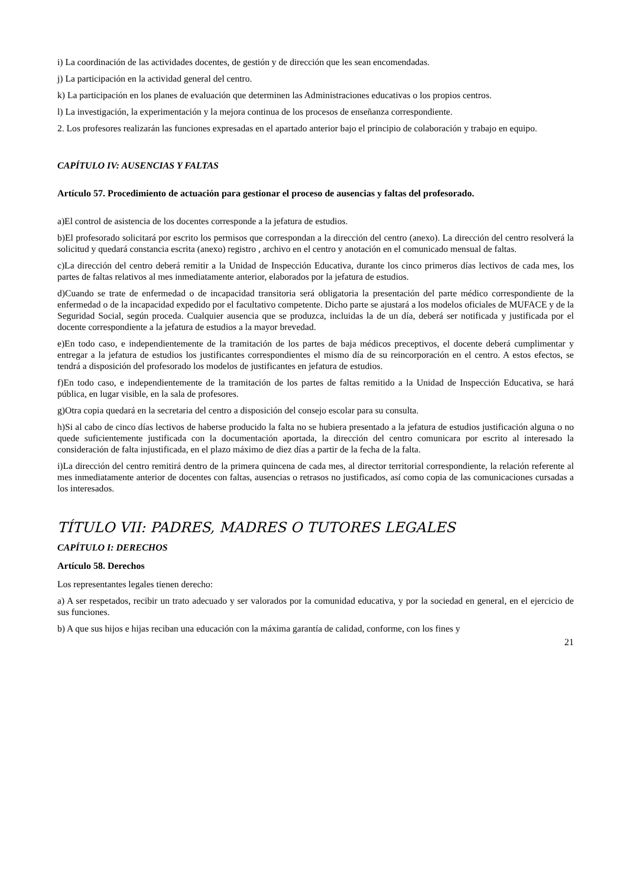i) La coordinación de las actividades docentes, de gestión y de dirección que les sean encomendadas.
j) La participación en la actividad general del centro.
k) La participación en los planes de evaluación que determinen las Administraciones educativas o los propios centros.
l) La investigación, la experimentación y la mejora continua de los procesos de enseñanza correspondiente.
2. Los profesores realizarán las funciones expresadas en el apartado anterior bajo el principio de colaboración y trabajo en equipo.
CAPÍTULO IV: AUSENCIAS Y FALTAS
Artículo 57. Procedimiento de actuación para gestionar el proceso de ausencias y faltas del profesorado.
a)El control de asistencia de los docentes corresponde a la jefatura de estudios.
b)El profesorado solicitará por escrito los permisos que correspondan a la dirección del centro (anexo). La dirección del centro resolverá la solicitud y quedará constancia escrita (anexo) registro , archivo en el centro y anotación en el comunicado mensual de faltas.
c)La dirección del centro deberá remitir a la Unidad de Inspección Educativa, durante los cinco primeros días lectivos de cada mes, los partes de faltas relativos al mes inmediatamente anterior, elaborados por la jefatura de estudios.
d)Cuando se trate de enfermedad o de incapacidad transitoria será obligatoria la presentación del parte médico correspondiente de la enfermedad o de la incapacidad expedido por el facultativo competente. Dicho parte se ajustará a los modelos oficiales de MUFACE y de la Seguridad Social, según proceda. Cualquier ausencia que se produzca, incluidas la de un día, deberá ser notificada y justificada por el docente correspondiente a la jefatura de estudios a la mayor brevedad.
e)En todo caso, e independientemente de la tramitación de los partes de baja médicos preceptivos, el docente deberá cumplimentar y entregar a la jefatura de estudios los justificantes correspondientes el mismo día de su reincorporación en el centro. A estos efectos, se tendrá a disposición del profesorado los modelos de justificantes en jefatura de estudios.
f)En todo caso, e independientemente de la tramitación de los partes de faltas remitido a la Unidad de Inspección Educativa, se hará pública, en lugar visible, en la sala de profesores.
g)Otra copia quedará en la secretaria del centro a disposición del consejo escolar para su consulta.
h)Si al cabo de cinco días lectivos de haberse producido la falta no se hubiera presentado a la jefatura de estudios justificación alguna o no quede suficientemente justificada con la documentación aportada, la dirección del centro comunicara por escrito al interesado la consideración de falta injustificada, en el plazo máximo de diez días a partir de la fecha de la falta.
i)La dirección del centro remitirá dentro de la primera quincena de cada mes, al director territorial correspondiente, la relación referente al mes inmediatamente anterior de docentes con faltas, ausencias o retrasos no justificados, así como copia de las comunicaciones cursadas a los interesados.
TÍTULO VII: PADRES, MADRES O TUTORES LEGALES
CAPÍTULO I: DERECHOS
Artículo 58. Derechos
Los representantes legales tienen derecho:
a) A ser respetados, recibir un trato adecuado y ser valorados por la comunidad educativa, y por la sociedad en general, en el ejercicio de sus funciones.
b) A que sus hijos e hijas reciban una educación con la máxima garantía de calidad, conforme, con los fines y
21